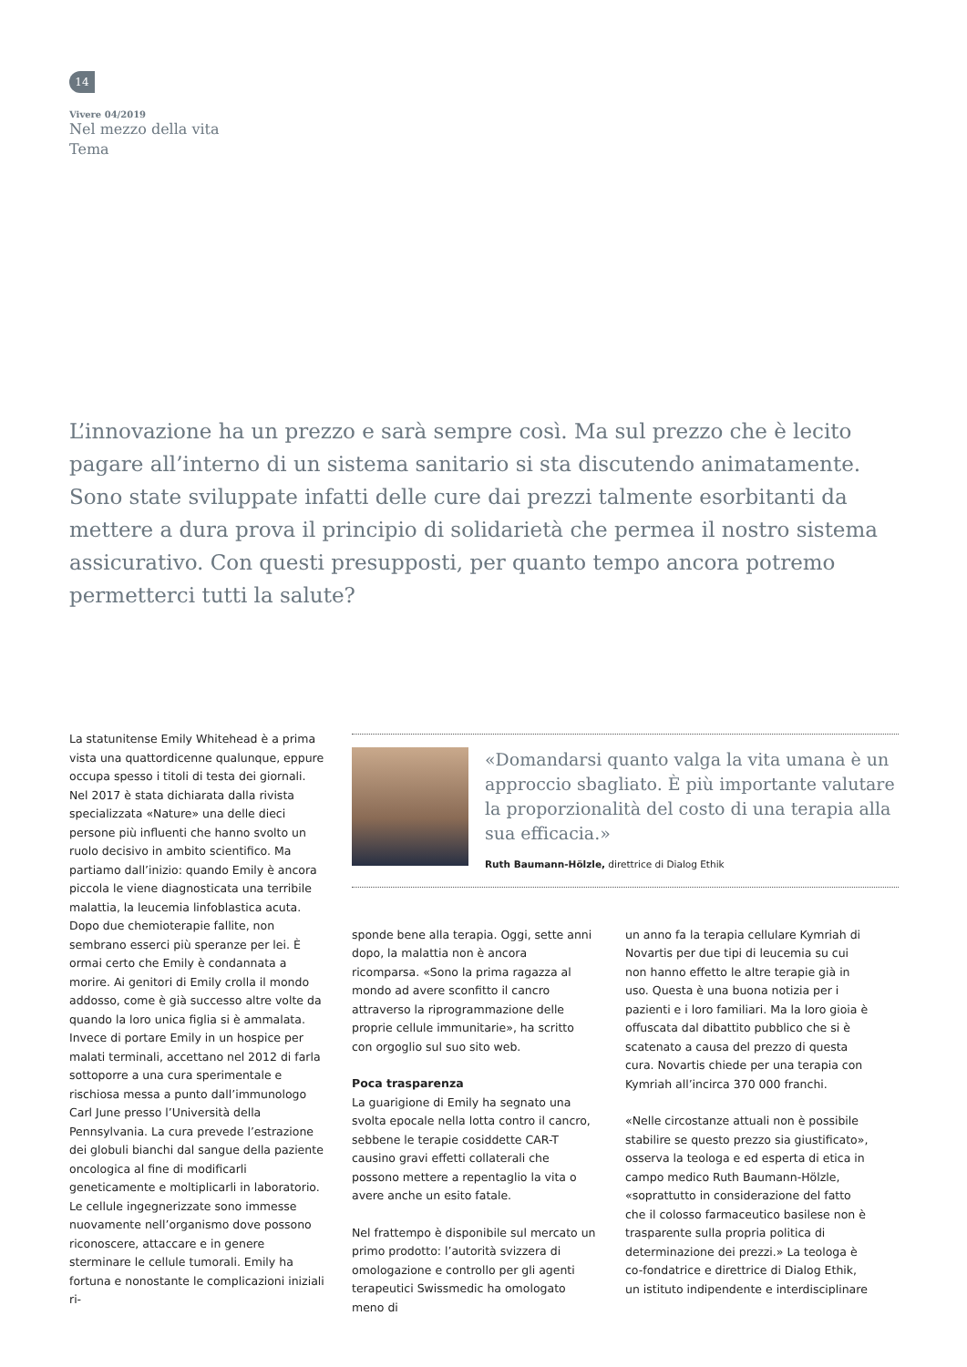14
Vivere 04/2019
Nel mezzo della vita
Tema
L’innovazione ha un prezzo e sarà sempre così. Ma sul prezzo che è lecito pagare all’interno di un sistema sanitario si sta discutendo animatamente. Sono state sviluppate infatti delle cure dai prezzi talmente esorbitanti da mettere a dura prova il principio di solidarietà che permea il nostro sistema assicurativo. Con questi presupposti, per quanto tempo ancora potremo permetterci tutti la salute?
La statunitense Emily Whitehead è a prima vista una quattordicenne qualunque, eppure occupa spesso i titoli di testa dei giornali. Nel 2017 è stata dichiarata dalla rivista specializzata «Nature» una delle dieci persone più influenti che hanno svolto un ruolo decisivo in ambito scientifico. Ma partiamo dall’inizio: quando Emily è ancora piccola le viene diagnosticata una terribile malattia, la leucemia linfoblastica acuta. Dopo due chemioterapie fallite, non sembrano esserci più speranze per lei. È ormai certo che Emily è condannata a morire. Ai genitori di Emily crolla il mondo addosso, come è già successo altre volte da quando la loro unica figlia si è ammalata. Invece di portare Emily in un hospice per malati terminali, accettano nel 2012 di farla sottoporre a una cura sperimentale e rischiosa messa a punto dall’immunologo Carl June presso l’Università della Pennsylvania. La cura prevede l’estrazione dei globuli bianchi dal sangue della paziente oncologica al fine di modificarli geneticamente e moltiplicarli in laboratorio. Le cellule ingegnerizzate sono immesse nuovamente nell’organismo dove possono riconoscere, attaccare e in genere sterminare le cellule tumorali. Emily ha fortuna e nonostante le complicazioni iniziali ri-
«Domandarsi quanto valga la vita umana è un approccio sbagliato. È più importante valutare la proporzionalità del costo di una terapia alla sua efficacia.»
Ruth Baumann-Hölzle, direttrice di Dialog Ethik
sponde bene alla terapia. Oggi, sette anni dopo, la malattia non è ancora ricomparsa. «Sono la prima ragazza al mondo ad avere sconfitto il cancro attraverso la riprogrammazione delle proprie cellule immunitarie», ha scritto con orgoglio sul suo sito web.
Poca trasparenza
La guarigione di Emily ha segnato una svolta epocale nella lotta contro il cancro, sebbene le terapie cosiddette CAR-T causino gravi effetti collaterali che possono mettere a repentaglio la vita o avere anche un esito fatale.
Nel frattempo è disponibile sul mercato un primo prodotto: l’autorità svizzera di omologazione e controllo per gli agenti terapeutici Swissmedic ha omologato meno di
un anno fa la terapia cellulare Kymriah di Novartis per due tipi di leucemia su cui non hanno effetto le altre terapie già in uso. Questa è una buona notizia per i pazienti e i loro familiari. Ma la loro gioia è offuscata dal dibattito pubblico che si è scatenato a causa del prezzo di questa cura. Novartis chiede per una terapia con Kymriah all’incirca 370 000 franchi.
«Nelle circostanze attuali non è possibile stabilire se questo prezzo sia giustificato», osserva la teologa e ed esperta di etica in campo medico Ruth Baumann-Hölzle, «soprattutto in considerazione del fatto che il colosso farmaceutico basilese non è trasparente sulla propria politica di determinazione dei prezzi.» La teologa è co-fondatrice e direttrice di Dialog Ethik, un istituto indipendente e interdisciplinare